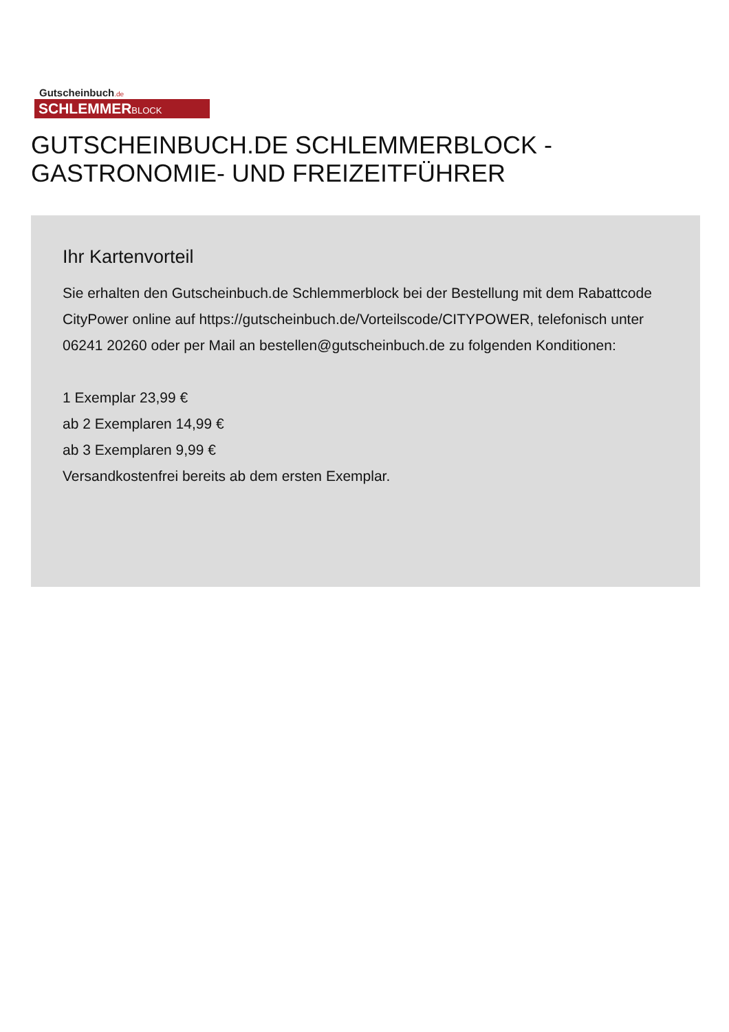Gutscheinbuch.de
SCHLEMMERBLOCK
GUTSCHEINBUCH.DE SCHLEMMERBLOCK - GASTRONOMIE- UND FREIZEITFÜHRER
Ihr Kartenvorteil
Sie erhalten den Gutscheinbuch.de Schlemmerblock bei der Bestellung mit dem Rabattcode CityPower online auf https://gutscheinbuch.de/Vorteilscode/CITYPOWER, telefonisch unter 06241 20260 oder per Mail an bestellen@gutscheinbuch.de zu folgenden Konditionen:
1 Exemplar 23,99 €
ab 2 Exemplaren 14,99 €
ab 3 Exemplaren 9,99 €
Versandkostenfrei bereits ab dem ersten Exemplar.